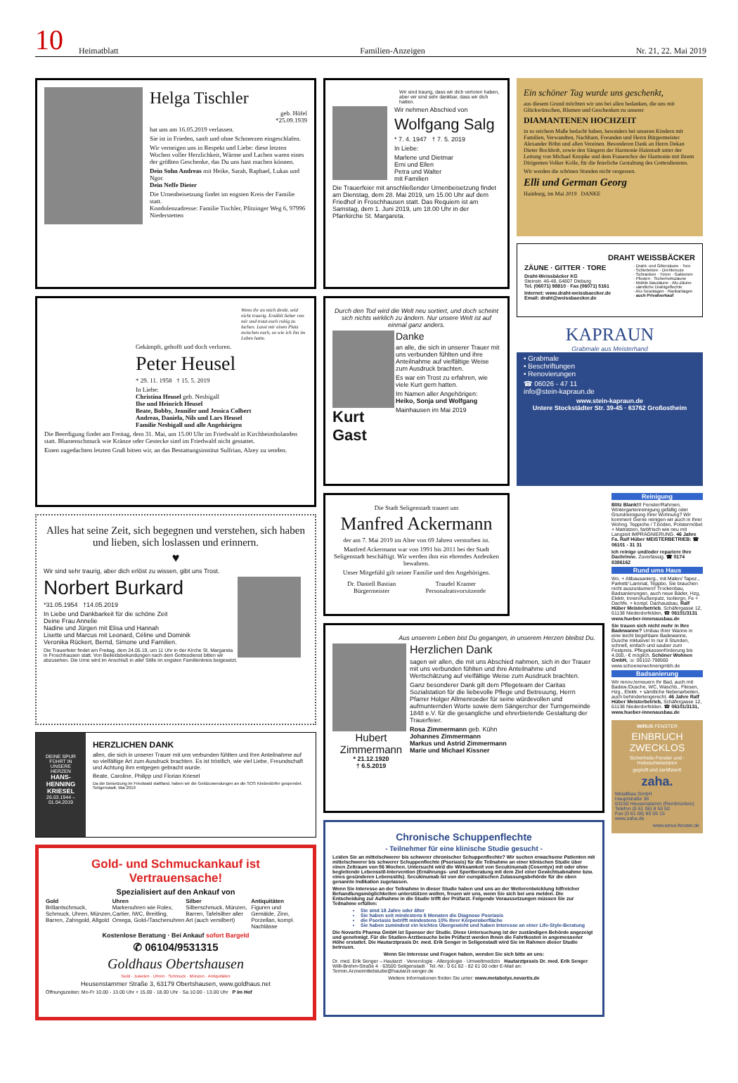10
Heimatblatt
Familien-Anzeigen
Nr. 21, 22. Mai 2019
Helga Tischler
geb. Höfel
*25.09.1939
hat uns am 16.05.2019 verlassen.
Sie ist in Frieden, sanft und ohne Schmerzen eingeschlafen.
Wir verneigen uns in Respekt und Liebe: diese letzten Wochen voller Herzlichkeit, Wärme und Lachen waren eines der größten Geschenke, das Du uns hast machen können.
Dein Sohn Andreas mit Heike, Sarah, Raphael, Lukas und Ngoc
Dein Neffe Dieter
Die Urnenbeisetzung findet im engsten Kreis der Familie statt.
Kondolenzadresse: Familie Tischler, Pfitzinger Weg 6, 97996 Niederstetten
Wenn ihr an mich denkt, seid nicht traurig. Erzählt lieber von mir und traut euch ruhig zu lachen. Lasst mir einen Platz zwischen euch, so wie ich ihn im Leben hatte.
Gekämpft, gehofft und doch verloren.
Peter Heusel
* 29. 11. 1958 † 15. 5. 2019
In Liebe:
Christina Heusel geb. Nesbigall
Ilse und Heinrich Heusel
Beate, Bobby, Jennifer und Jessica Colbert
Andreas, Daniela, Nils und Lars Heusel
Familie Nesbigall und alle Angehörigen
Die Beerdigung findet am Freitag, dem 31. Mai, um 15.00 Uhr im Friedwald in Kirchheimbolanden statt. Blumenschmuck wie Kränze oder Gestecke sind im Friedwald nicht gestattet.
Einen zugedachten letzten Gruß bitten wir, an das Bestattungsinstitut Sulfrian, Alzey zu senden.
Alles hat seine Zeit, sich begegnen und verstehen, sich haben und lieben, sich loslassen und erinnern.
♥
Wir sind sehr traurig, aber dich erlöst zu wissen, gibt uns Trost.
Norbert Burkard
*31.05.1954 †14.05.2019
In Liebe und Dankbarkeit für die schöne Zeit
Deine Frau Annelie
Nadine und Jürgen mit Elisa und Hannah
Lisette und Marcus mit Leonard, Céline und Dominik
Veronika Rückert, Bernd, Simone und Familien.
Die Trauerfeier findet am Freitag, dem 24.05.19, um 11 Uhr in der Kirche St. Margareta in Froschhausen statt. Von Beileidsbekundungen nach dem Gottesdienst bitten wir abzusehen. Die Urne wird im Anschluß in aller Stille im engsten Familienkreis beigesetzt.
DEINE SPUR FÜHRT IN UNSERE HERZEN
HANS-HENNING KRIESEL
26.03.1944 – 01.04.2019
HERZLICHEN DANK
allen, die sich in unserer Trauer mit uns verbunden fühlten und Ihre Anteilnahme auf so vielfältige Art zum Ausdruck brachten. Es ist tröstlich, wie viel Liebe, Freundschaft und Achtung ihm entgegen gebracht wurde.
Beate, Caroline, Philipp und Florian Kriesel
Da die Beisetzung im Friedwald stattfand, haben wir die Geldzuwendungen an die SOS Kinderdörfer gespendet. Seligenstadt, Mai 2019
Gold- und Schmuckankauf ist Vertrauensache!
Spezialisiert auf den Ankauf von
Gold
Brillantschmuck, Schmuck, Uhren, Münzen, Barren, Zahngold, Altgold
Uhren
Markenuhren wie Rolex, Cartier, IWC, Breitling, Omega, Gold-/Taschenuhren
Silber
Silberschmuck, Münzen, Barren, Tafelsilber aller Art (auch versilbert)
Antiquitäten
Figuren und Gemälde, Zinn, Porzellan, kompl. Nachlässe
Kostenlose Beratung · Bei Ankauf sofort Bargeld
✆ 06104/9531315
Goldhaus Obertshausen
Gold · Juwelen · Uhren · Schmuck · Münzen · Antiquitäten
Heusenstammer Straße 3, 63179 Obertshausen, www.goldhaus.net
Öffnungszeiten: Mo-Fr 10.00 - 13.00 Uhr + 15.00 - 18.00 Uhr · Sa 10.00 - 13.00 Uhr P im Hof
Wir sind traurig, dass wir dich verloren haben, aber wir sind sehr dankbar, dass wir dich hatten.
Wir nehmen Abschied von
Wolfgang Salg
* 7. 4. 1947 † 7. 5. 2019
In Liebe:
Marlene und Dietmar
Erni und Ellen
Petra und Walter
mit Familien
Die Trauerfeier mit anschließender Urnenbeisetzung findet am Dienstag, dem 28. Mai 2019, um 15.00 Uhr auf dem Friedhof in Froschhausen statt. Das Requiem ist am Samstag, dem 1. Juni 2019, um 18.00 Uhr in der Pfarrkirche St. Margareta.
Durch den Tod wird die Welt neu sortiert, und doch scheint sich nichts wirklich zu ändern. Nur unsere Welt ist auf einmal ganz anders.
Kurt Gast
Danke
an alle, die sich in unserer Trauer mit uns verbunden fühlten und ihre Anteilnahme auf vielfältige Weise zum Ausdruck brachten.
Es war ein Trost zu erfahren, wie viele Kurt gern hatten.
Im Namen aller Angehörigen:
Heiko, Sonja und Wolfgang
Mainhausen im Mai 2019
Die Stadt Seligenstadt trauert um
Manfred Ackermann
der am 7. Mai 2019 im Alter von 69 Jahren verstorben ist.
Manfred Ackermann war von 1991 bis 2011 bei der Stadt Seligenstadt beschäftigt. Wir werden ihm ein ehrendes Andenken bewahren.
Unser Mitgefühl gilt seiner Familie und den Angehörigen.
Dr. Daniell Bastian
Bürgermeister
Traudel Kramer
Personalratsvorsitzende
Aus unserem Leben bist Du gegangen, in unserem Herzen bleibst Du.
Hubert Zimmermann
* 21.12.1920
† 6.5.2019
Herzlichen Dank
sagen wir allen, die mit uns Abschied nahmen, sich in der Trauer mit uns verbunden fühlten und ihre Anteilnahme und Wertschätzung auf vielfältige Weise zum Ausdruck brachten.
Ganz besonderer Dank gilt dem Pflegeteam der Caritas Sozialstation für die liebevolle Pflege und Betreuung, Herrn Pfarrer Holger Allmenroeder für seine würdevollen und aufmunternden Worte sowie dem Sängerchor der Turngemeinde 1848 e.V. für die gesangliche und ehrerbietende Gestaltung der Trauerfeier.
Rosa Zimmermann geb. Kühn
Johannes Zimmermann
Markus und Astrid Zimmermann
Marie und Michael Kissner
Chronische Schuppenflechte
- Teilnehmer für eine klinische Studie gesucht -
Leiden Sie an mittelschwerer bis schwerer chronischer Schuppenflechte? Wir suchen erwachsene Patienten mit mittelschwerer bis schwerer Schuppenflechte (Psoriasis) für die Teilnahme an einer klinischen Studie über einen Zeitraum von 56 Wochen. Untersucht wird die Wirksamkeit von Secukinumab (Cosentyx) mit oder ohne begleitende Lebensstil-Intervention (Ernährungs- und Sportberatung mit dem Ziel einer Gewichtsabnahme bzw. eines gesünderen Lebensstils). Secukinumab ist von der europäischen Zulassungsbehörde für die oben genannte Indikation zugelassen.
Wenn Sie Interesse an der Teilnahme in dieser Studie haben und uns an der Weiterentwicklung hilfreicher Behandlungsmöglichkeiten unterstützen wollen, freuen wir uns, wenn Sie sich bei uns melden. Die Entscheidung zur Aufnahme in die Studie trifft der Prüfarzt. Folgende Voraussetzungen müssen Sie zur Teilnahme erfüllen:
Sie sind 18 Jahre oder älter
Sie haben seit mindestens 6 Monaten die Diagnose Psoriasis
die Psoriasis betrifft mindestens 10% Ihrer Körperoberfläche
Sie haben zumindest ein leichtes Übergewicht und haben Interesse an einer Life-Style-Beratung
Die Novartis Pharma GmbH ist Sponsor der Studie. Diese Untersuchung ist der zuständigen Behörde angezeigt und genehmigt. Für die Studien-Arztbesuche beim Prüfarzt werden Ihnen die Fahrtkosten in angemessener Höhe erstattet. Die Hautarztpraxis Dr. med. Erik Senger in Seligenstadt wird Sie im Rahmen dieser Studie betreuen.
Wenn Sie Interesse und Fragen haben, wenden Sie sich bitte an uns:
Dr. med. Erik Senger – Hautarzt · Venerologie · Allergologie · Umweltmedizin Hautarztpraxis Dr. med. Erik Senger
Willi-Brehm-Straße 4 · 63500 Seligenstadt · Tel.-Nr.: 0 61 82 - 82 61 00 oder E-Mail an: Termin.Arzneimittelstudie@hautarzt-senger.de
Weitere Informationen finden Sie unter: www.metabolyx.novartis.de
Ein schöner Tag wurde uns geschenkt,
aus diesem Grund möchten wir uns bei allen bedanken, die uns mit Glückwünschen, Blumen und Geschenken zu unserer
DIAMANTENEN HOCHZEIT
in so reichem Maße bedacht haben, besonders bei unseren Kindern mit Familien, Verwandten, Nachbarn, Freunden und Herrn Bürgermeister Alexander Böhn und allen Vereinen. Besonderen Dank an Herrn Dekan Dieter Bockholt, sowie den Sängern der Harmonie Hainstadt unter der Leitung von Michael Knopke und dem Frauenchor der Harmonie mit ihrem Dirigenten Volker Kolle, für die feierliche Gestaltung des Gottesdienstes.
Wir werden die schönen Stunden nicht vergessen.
Elli und German Georg
Hainburg, im Mai 2019 DANKE
DRAHT WEISSBÄCKER
ZÄUNE · GITTER · TORE
Draht-Weissbäcker KG
Steinstr. 46-48, 64807 Dieburg
Tel. (06071) 98810 · Fax (06071) 5161
Internet: www.draht-weissbaecker.de
Email: draht@weissbaecker.de
· Draht- und Gitterzäune · Tore
· Schiebetore · Drehkreuze
· Schranken · Türen · Gabionen
· Pfosten · Sicherheitszäune
· Mobile Bauzäune · Alu-Zäune
· sämtliche Drahtgeflechte
· Alu-Toranlagen · Rankanlagen
· auch Privatverkauf
KAPRAUN
Grabmale aus Meisterhand
• Grabmale
• Beschriftungen
• Renovierungen
☎ 06026 - 47 11
info@stein-kapraun.de
www.stein-kapraun.de
Untere Stockstädter Str. 39-45 · 63762 Großostheim
Reinigung
Blitz Blank!!! Fenster/Rahmen, Wintergartenreinigung gefällig oder Grundreinigung Ihrer Wohnung? Wir kommen! Gerne reinigen wir auch in Ihrer Wohng. Teppiche / T.böden, Polstermöbel + Matratzen, farbfrisch wie neu mit Langzeit IMPRÄGNIERUNG. 46 Jahre Fa. Ralf Hüber MEISTERBETRIEB: ☎ 06101 - 31 31
Ich reinige und/oder repariere Ihre Dachrinne. Zuverlässig. ☎ 0174 8386162
Rund ums Haus
Wo. + Altbausanierg., mit Malen/ Tapez., Parkett/ Laminat, Teppbo, Sie brauchen nicht auszuräumen!! Trockenbau, Badsanierungen, auch neue Bäder, Hzg, Elektr, Innen/Außenputz, Isoliergn, Fe + Dachfe. + kompl. Dachausbau, Ralf Hüber Meisterbetrieb, Schäfergasse 12, 61138 Niederdorfelden, ☎ 06101/3131 www.hueber-innenausbau.de
Sie trauen sich nicht mehr in Ihre Badewanne? Umbau Ihrer Wanne in eine leicht begehbare Badewanne, Dusche inklusive! In nur 8 Stunden, schnell, einfach und sauber zum Festpreis. Pflegekassenförderung bis 4.000,- € möglich. Schöner Wohnen GmbH, ☏ 06102-798560 www.schoenerwohnengmbh.de
Badsanierung
Wir renov./erneuern Ihr Bad, auch mit Badew./Dusche, WC, Waschb., Fliesen, Hzg., Elektr. + sämtliche Nebenarbeiten, auch behindertengerecht. 46 Jahre Ralf Hüber Meisterbetrieb, Schäfergasse 12, 61138 Niederdorfelden. ☎ 06101/3131, www.hueber-innenausbau.de
WIRUS FENSTER
EINBRUCH ZWECKLOS
Sicherheits-Fenster und -Hebeschiebetüren
geprüft und zertifiziert!
zaha.
Metallbau GmbH
Hauptstraße 36
63150 Heusenstamm (Rembrücken)
Telefon (0 61 06) 8 50 50
Fax (0 61 06) 85 05 15
www.zaha.de
www.wirus-fenster.de